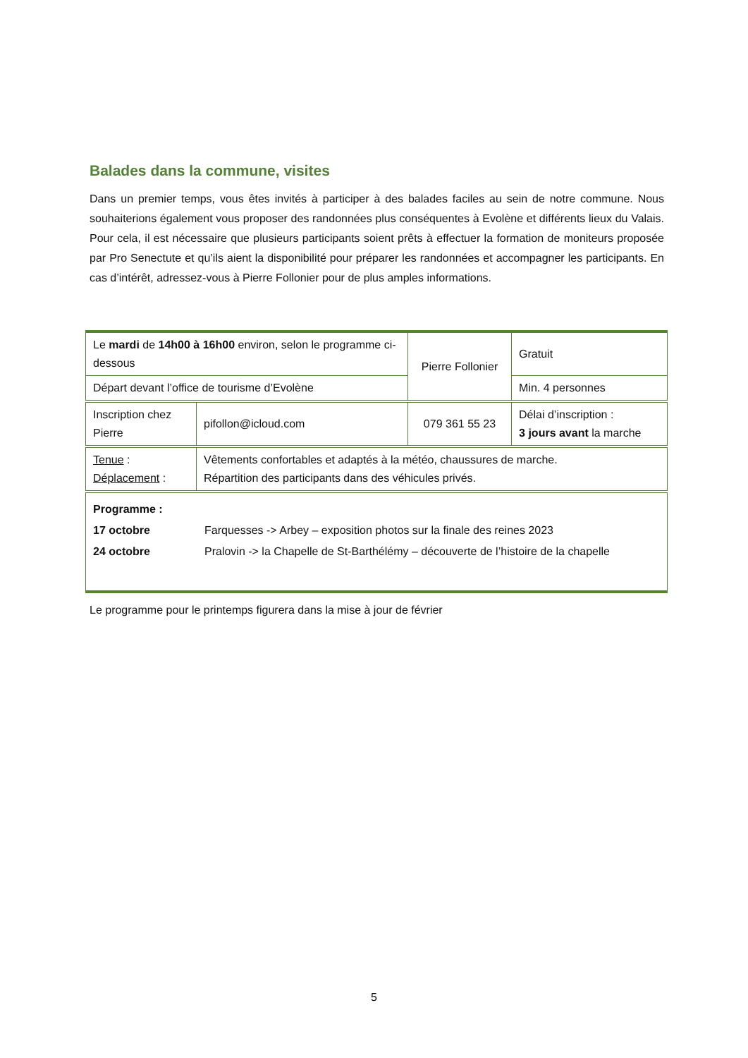Balades dans la commune, visites
Dans un premier temps, vous êtes invités à participer à des balades faciles au sein de notre commune. Nous souhaiterions également vous proposer des randonnées plus conséquentes à Evolène et différents lieux du Valais. Pour cela, il est nécessaire que plusieurs participants soient prêts à effectuer la formation de moniteurs proposée par Pro Senectute et qu’ils aient la disponibilité pour préparer les randonnées et accompagner les participants. En cas d’intérêt, adressez-vous à Pierre Follonier pour de plus amples informations.
| Le mardi de 14h00 à 16h00 environ, selon le programme ci-dessous | | Pierre Follonier | Gratuit |
| Départ devant l’office de tourisme d’Evolène | | | Min. 4 personnes |
| Inscription chez Pierre | pifollon@icloud.com | 079 361 55 23 | Délai d’inscription : 3 jours avant la marche |
| Tenue : Déplacement : | Vêtements confortables et adaptés à la météo, chaussures de marche. Répartition des participants dans des véhicules privés. | | |
| / Programme : / / / 17 octobre / Farquesses -> Arbey – exposition photos sur la finale des reines 2023 / / 24 octobre / Pralovin -> la Chapelle de St-Barthélémy – découverte de l’histoire de la chapelle / | | | |
Le programme pour le printemps figurera dans la mise à jour de février
5